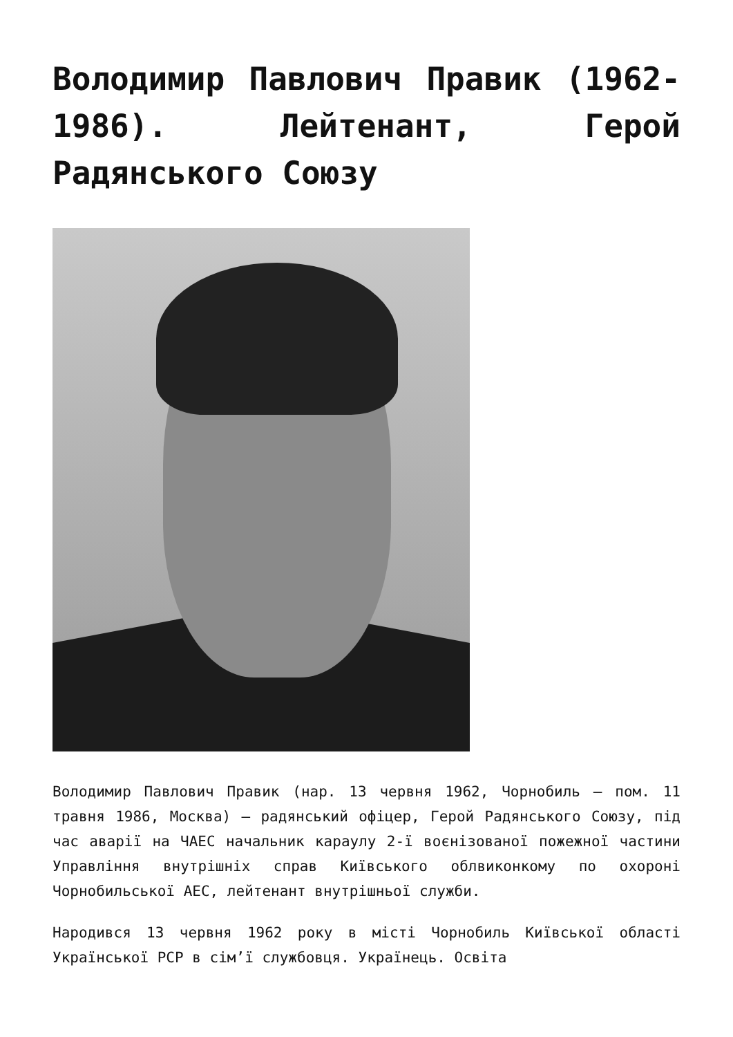Володимир Павлович Правик (1962-1986). Лейтенант, Герой Радянського Союзу
Володимир Павлович Правик (нар. 13 червня 1962, Чорнобиль — пом. 11 травня 1986, Москва) — радянський офіцер, Герой Радянського Союзу, під час аварії на ЧАЕС начальник караулу 2-ї воєнізованої пожежної частини Управління внутрішніх справ Київського облвиконкому по охороні Чорнобильської АЕС, лейтенант внутрішньої служби.
Народився 13 червня 1962 року в місті Чорнобиль Київської області Української РСР в сім’ї службовця. Українець. Освіта